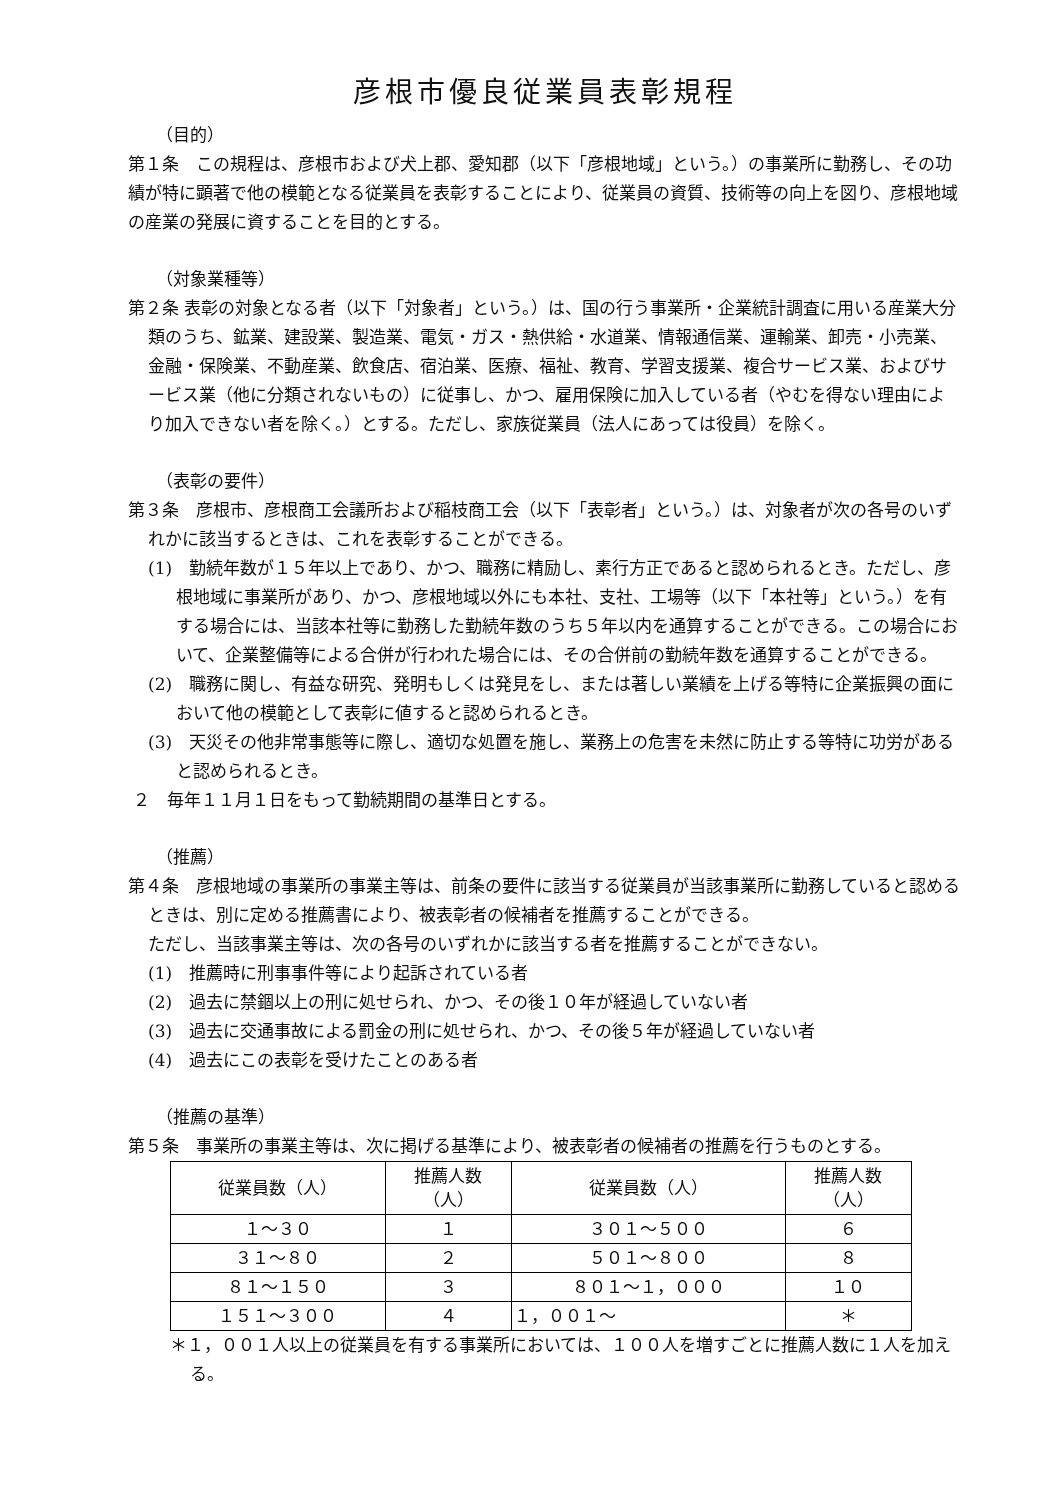彦根市優良従業員表彰規程
（目的）
第１条　この規程は、彦根市および犬上郡、愛知郡（以下「彦根地域」という。）の事業所に勤務し、その功績が特に顕著で他の模範となる従業員を表彰することにより、従業員の資質、技術等の向上を図り、彦根地域の産業の発展に資することを目的とする。
（対象業種等）
第２条 表彰の対象となる者（以下「対象者」という。）は、国の行う事業所・企業統計調査に用いる産業大分類のうち、鉱業、建設業、製造業、電気・ガス・熱供給・水道業、情報通信業、運輸業、卸売・小売業、金融・保険業、不動産業、飲食店、宿泊業、医療、福祉、教育、学習支援業、複合サービス業、およびサービス業（他に分類されないもの）に従事し、かつ、雇用保険に加入している者（やむを得ない理由により加入できない者を除く。）とする。ただし、家族従業員（法人にあっては役員）を除く。
（表彰の要件）
第３条　彦根市、彦根商工会議所および稲枝商工会（以下「表彰者」という。）は、対象者が次の各号のいずれかに該当するときは、これを表彰することができる。
(1)　勤続年数が１５年以上であり、かつ、職務に精励し、素行方正であると認められるとき。ただし、彦根地域に事業所があり、かつ、彦根地域以外にも本社、支社、工場等（以下「本社等」という。）を有する場合には、当該本社等に勤務した勤続年数のうち５年以内を通算することができる。この場合において、企業整備等による合併が行われた場合には、その合併前の勤続年数を通算することができる。
(2)　職務に関し、有益な研究、発明もしくは発見をし、または著しい業績を上げる等特に企業振興の面において他の模範として表彰に値すると認められるとき。
(3)　天災その他非常事態等に際し、適切な処置を施し、業務上の危害を未然に防止する等特に功労があると認められるとき。
２　毎年１１月１日をもって勤続期間の基準日とする。
（推薦）
第４条　彦根地域の事業所の事業主等は、前条の要件に該当する従業員が当該事業所に勤務していると認めるときは、別に定める推薦書により、被表彰者の候補者を推薦することができる。
ただし、当該事業主等は、次の各号のいずれかに該当する者を推薦することができない。
(1)　推薦時に刑事事件等により起訴されている者
(2)　過去に禁錮以上の刑に処せられ、かつ、その後１０年が経過していない者
(3)　過去に交通事故による罰金の刑に処せられ、かつ、その後５年が経過していない者
(4)　過去にこの表彰を受けたことのある者
（推薦の基準）
第５条　事業所の事業主等は、次に掲げる基準により、被表彰者の候補者の推薦を行うものとする。
| 従業員数（人） | 推薦人数 （人） | 従業員数（人） | 推薦人数 （人） |
| --- | --- | --- | --- |
| １～３０ | １ | ３０１～５００ | ６ |
| ３１～８０ | ２ | ５０１～８００ | ８ |
| ８１～１５０ | ３ | ８０１～１，０００ | １０ |
| １５１～３００ | ４ | １，００１～ | ＊ |
＊１，００１人以上の従業員を有する事業所においては、１００人を増すごとに推薦人数に１人を加える。